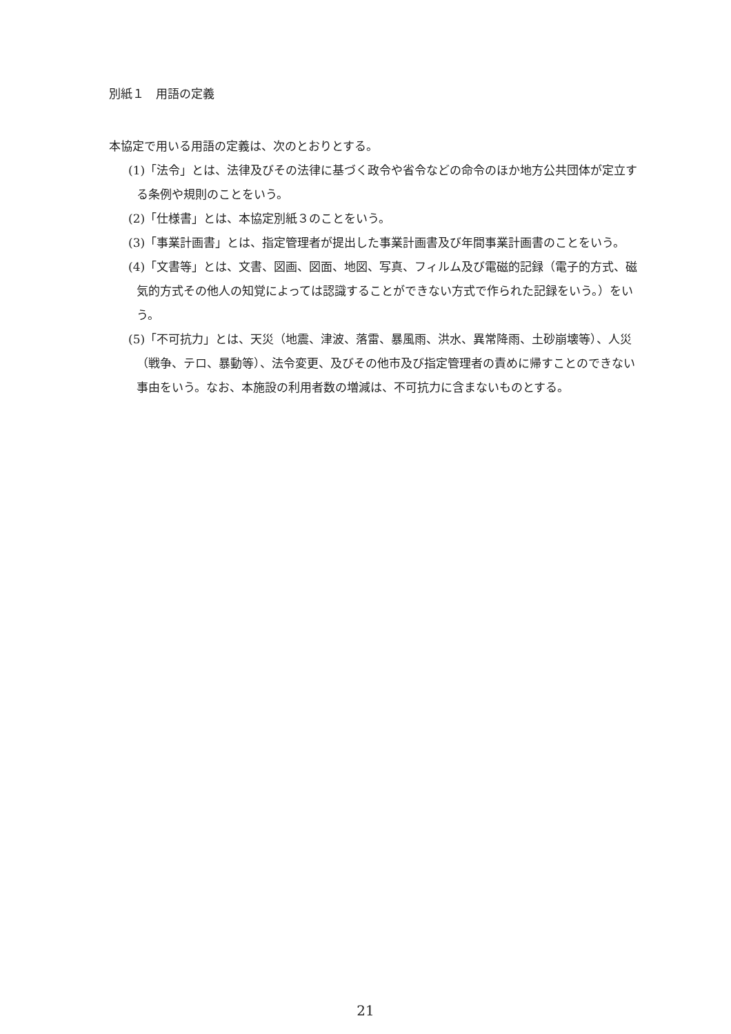別紙１　用語の定義
本協定で用いる用語の定義は、次のとおりとする。
(1)「法令」とは、法律及びその法律に基づく政令や省令などの命令のほか地方公共団体が定立する条例や規則のことをいう。
(2)「仕様書」とは、本協定別紙３のことをいう。
(3)「事業計画書」とは、指定管理者が提出した事業計画書及び年間事業計画書のことをいう。
(4)「文書等」とは、文書、図画、図面、地図、写真、フィルム及び電磁的記録（電子的方式、磁気的方式その他人の知覚によっては認識することができない方式で作られた記録をいう。）をいう。
(5)「不可抗力」とは、天災（地震、津波、落雷、暴風雨、洪水、異常降雨、土砂崩壊等）、人災（戦争、テロ、暴動等）、法令変更、及びその他市及び指定管理者の責めに帰すことのできない事由をいう。なお、本施設の利用者数の増減は、不可抗力に含まないものとする。
21